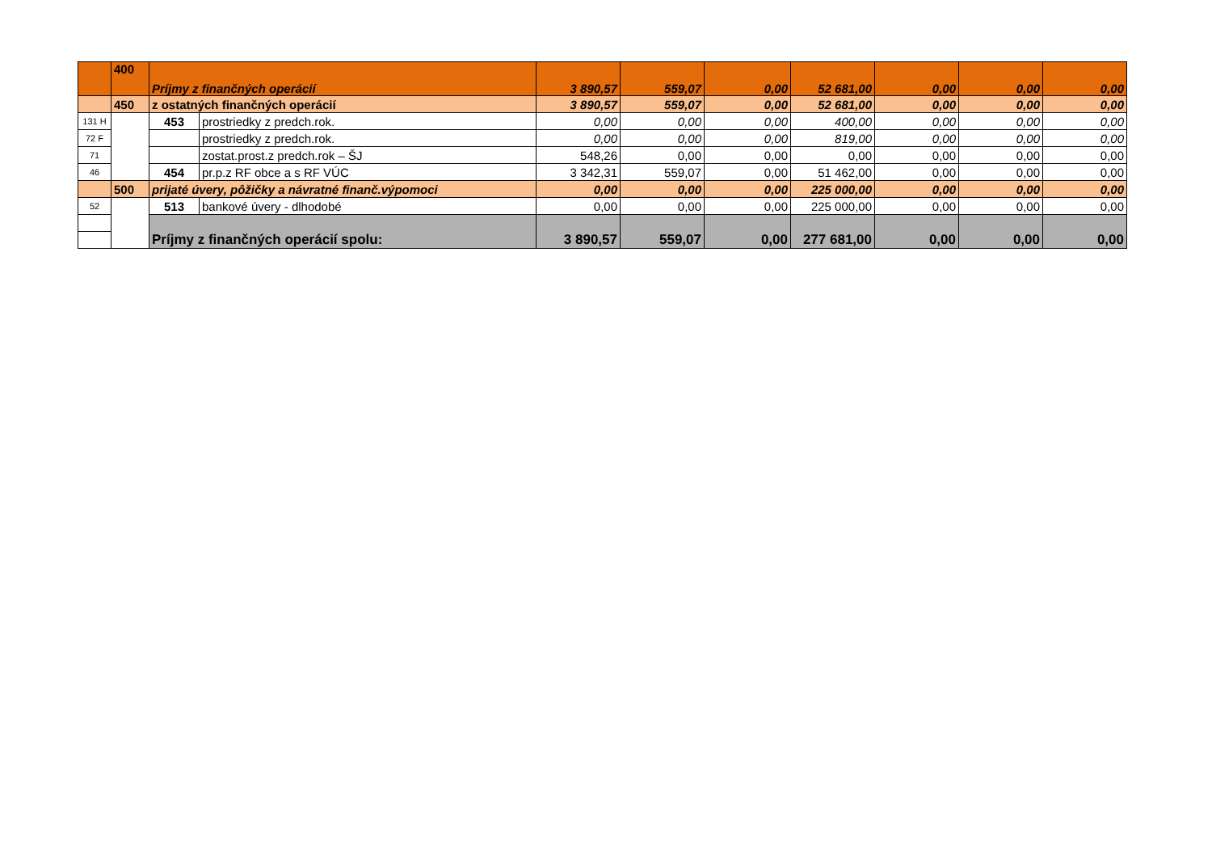| | 400 | Príjmy z finančných operácií | | 3 890,57 | 559,07 | 0,00 | 52 681,00 | 0,00 | 0,00 | 0,00 |
| | 450 | z ostatných finančných operácií | | 3 890,57 | 559,07 | 0,00 | 52 681,00 | 0,00 | 0,00 | 0,00 |
| 131 H | | 453 | prostriedky z predch.rok. | 0,00 | 0,00 | 0,00 | 400,00 | 0,00 | 0,00 | 0,00 |
| 72 F | | | prostriedky z predch.rok. | 0,00 | 0,00 | 0,00 | 819,00 | 0,00 | 0,00 | 0,00 |
| 71 | | | zostat.prost.z predch.rok – ŠJ | 548,26 | 0,00 | 0,00 | 0,00 | 0,00 | 0,00 | 0,00 |
| 46 | | 454 | pr.p.z RF obce a s RF VÚC | 3 342,31 | 559,07 | 0,00 | 51 462,00 | 0,00 | 0,00 | 0,00 |
| | 500 | prijaté úvery, pôžičky a návratné finanč.výpomoci | | 0,00 | 0,00 | 0,00 | 225 000,00 | 0,00 | 0,00 | 0,00 |
| 52 | | 513 | bankové úvery - dlhodobé | 0,00 | 0,00 | 0,00 | 225 000,00 | 0,00 | 0,00 | 0,00 |
| | | Príjmy z finančných operácií spolu: | | 3 890,57 | 559,07 | 0,00 | 277 681,00 | 0,00 | 0,00 | 0,00 |